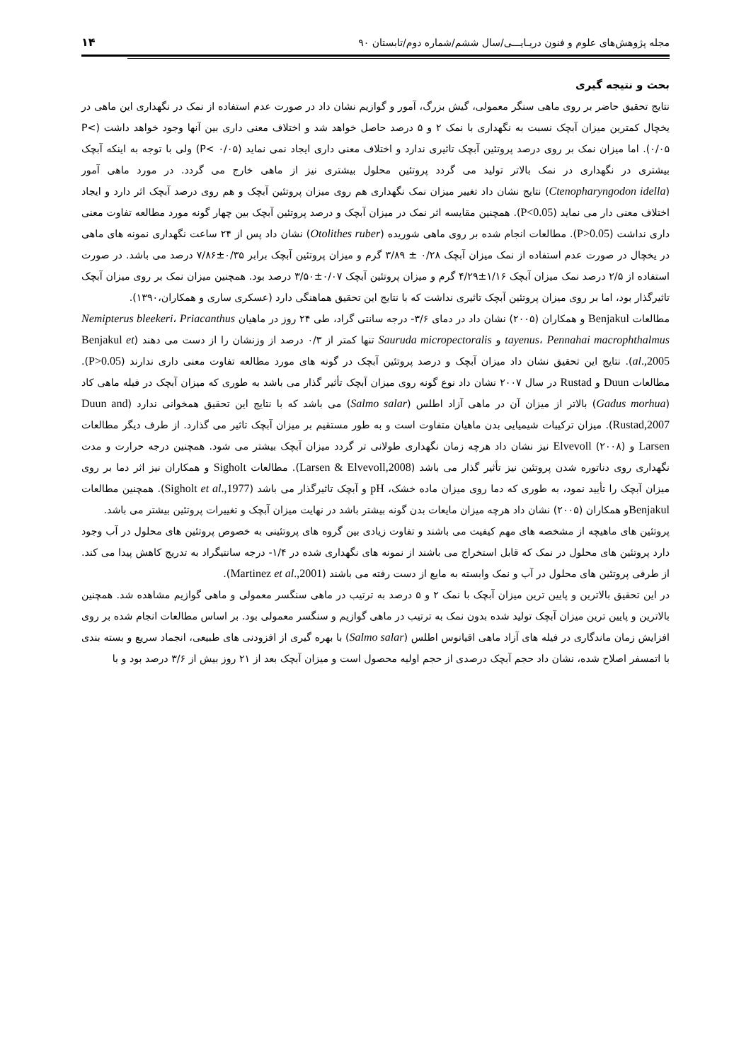مجله پژوهش‌های علوم و فنون دریـایـــی/سال ششم/شماره دوم/تابستان ۹۰ ۱۴
بحث و نتیجه گیری
نتایج تحقیق حاضر بر روی ماهی سنگر معمولی، گیش بزرگ، آمور و گوازیم نشان داد در صورت عدم استفاده از نمک در نگهداری این ماهی در یخچال کمترین میزان آبچک نسبت به نگهداری با نمک ۲ و ۵ درصد حاصل خواهد شد و اختلاف معنی داری بین آنها وجود خواهد داشت (P< ۰/۰۵). اما میزان نمک بر روی درصد پروتئین آبچک تاثیری ندارد و اختلاف معنی داری ایجاد نمی نماید (P< ۰/۰۵) ولی با توجه به اینکه آبچک بیشتری در نگهداری در نمک بالاتر تولید می گردد پروتئین محلول بیشتری نیز از ماهی خارج می گردد. در مورد ماهی آمور (Ctenopharyngodon idella) نتایج نشان داد تغییر میزان نمک نگهداری هم روی میزان پروتئین آبچک و هم روی درصد آبچک اثر دارد و ایجاد اختلاف معنی دار می نماید (P<0.05). همچنین مقایسه اثر نمک در میزان آبچک و درصد پروتئین آبچک بین چهار گونه مورد مطالعه تفاوت معنی داری نداشت (P>0.05). مطالعات انجام شده بر روی ماهی شوریده (Otolithes ruber) نشان داد پس از ۲۴ ساعت نگهداری نمونه های ماهی در یخچال در صورت عدم استفاده از نمک میزان آبچک ۰/۲۸ ± ۳/۸۹ گرم و میزان پروتئین آبچک برابر ۰/۳۵±۷/۸۶ درصد می باشد. در صورت استفاده از ۲/۵ درصد نمک میزان آبچک ۱/۱۶±۴/۲۹ گرم و میزان پروتئین آبچک ۰/۰۷±۳/۵۰ درصد بود. همچنین میزان نمک بر روی میزان آبچک تاثیرگذار بود، اما بر روی میزان پروتئین آبچک تاثیری نداشت که با نتایج این تحقیق هماهنگی دارد (عسکری ساری و همکاران،۱۳۹۰).
مطالعات Benjakul و همکاران (۲۰۰۵) نشان داد در دمای ۳/۶- درجه سانتی گراد، طی ۲۴ روز در ماهیان Nemipterus bleekeri، Priacanthus tayenus، Pennahai macrophthalmus و Sauruda micropectoralis تنها کمتر از ۰/۳ درصد از وزنشان را از دست می دهند (Benjakul et al.,2005). نتایج این تحقیق نشان داد میزان آبچک و درصد پروتئین آبچک در گونه های مورد مطالعه تفاوت معنی داری ندارند (P>0.05). مطالعات Duun و Rustad در سال ۲۰۰۷ نشان داد نوع گونه روی میزان آبچک تأثیر گذار می باشد به طوری که میزان آبچک در فیله ماهی کاد (Gadus morhua) بالاتر از میزان آن در ماهی آزاد اطلس (Salmo salar) می باشد که با نتایج این تحقیق همخوانی ندارد (Duun and Rustad,2007). میزان ترکیبات شیمیایی بدن ماهیان متفاوت است و به طور مستقیم بر میزان آبچک تاثیر می گذارد. از طرف دیگر مطالعات Larsen و Elvevoll (۲۰۰۸) نیز نشان داد هرچه زمان نگهداری طولانی تر گردد میزان آبچک بیشتر می شود. همچنین درجه حرارت و مدت نگهداری روی دناتوره شدن پروتئین نیز تأثیر گذار می باشد (Larsen & Elvevoll,2008). مطالعات Sigholt و همکاران نیز اثر دما بر روی میزان آبچک را تأیید نمود، به طوری که دما روی میزان ماده خشک، pH و آبچک تاثیرگذار می باشد (Sigholt et al.,1977). همچنین مطالعات Benjakulو همکاران (۲۰۰۵) نشان داد هرچه میزان مایعات بدن گونه بیشتر باشد در نهایت میزان آبچک و تغییرات پروتئین بیشتر می باشد.
پروتئین های ماهیچه از مشخصه های مهم کیفیت می باشند و تفاوت زیادی بین گروه های پروتئینی به خصوص پروتئین های محلول در آب وجود دارد پروتئین های محلول در نمک که قابل استخراج می باشند از نمونه های نگهداری شده در ۱/۴- درجه سانتیگراد به تدریج کاهش پیدا می کند. از طرفی پروتئین های محلول در آب و نمک وابسته به مایع از دست رفته می باشند (Martinez et al.,2001).
در این تحقیق بالاترین و پایین ترین میزان آبچک با نمک ۲ و ۵ درصد به ترتیب در ماهی سنگسر معمولی و ماهی گوازیم مشاهده شد. همچنین بالاترین و پایین ترین میزان آبچک تولید شده بدون نمک به ترتیب در ماهی گوازیم و سنگسر معمولی بود. بر اساس مطالعات انجام شده بر روی افزایش زمان ماندگاری در فیله های آزاد ماهی اقیانوس اطلس (Salmo salar) با بهره گیری از افزودنی های طبیعی، انجماد سریع و بسته بندی با اتمسفر اصلاح شده، نشان داد حجم آبچک درصدی از حجم اولیه محصول است و میزان آبچک بعد از ۲۱ روز بیش از ۳/۶ درصد بود و با